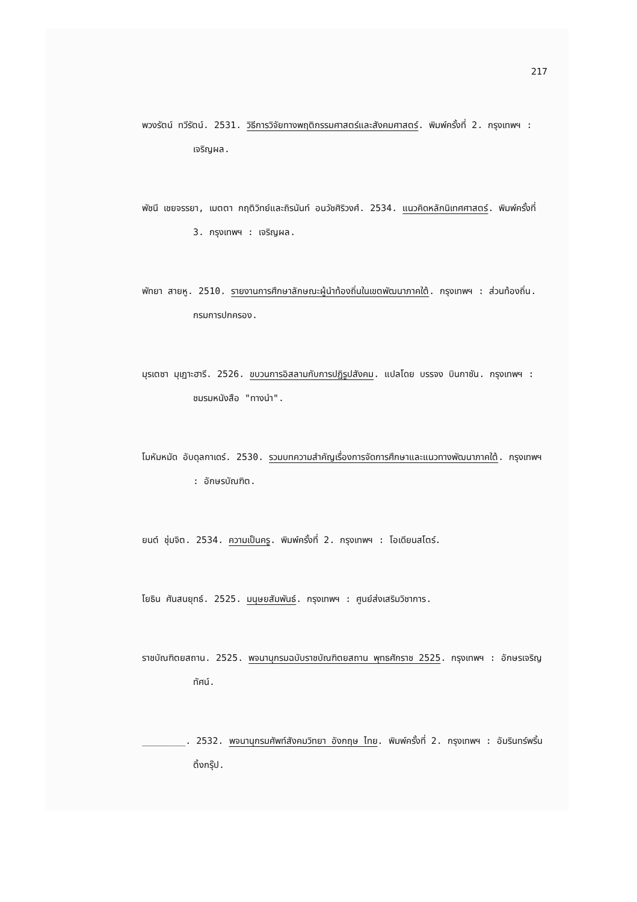217
พวงรัตน์ ทวีรัตน์. 2531. วิธีการวิจัยทางพฤติกรรมศาสตร์และสังคมศาสตร์. พิมพ์ครั้งที่ 2. กรุงเทพฯ : เจริญผล.
พัชนี เชยจรรยา, เมตตา กฤติวิทย์และถิรนันท์ อนวัชศิริวงศ์. 2534. แนวคิดหลักนิเทศศาสตร์. พิมพ์ครั้งที่ 3. กรุงเทพฯ : เจริญผล.
พัทยา สายหู. 2510. รายงานการศึกษาลักษณะผู้นำท้องถิ่นในเขตพัฒนาภาคใต้. กรุงเทพฯ : ส่วนท้องถิ่น. กรมการปกครอง.
มุรเตซา มุเฏาะฮารี. 2526. ขบวนการอิสลามกับการปฏิรูปสังคม. แปลโดย บรรจง บินกาซัน. กรุงเทพฯ : ชมรมหนังสือ "ทางนำ".
โมหัมหมัด อับดุลกาเดร์. 2530. รวมบทความสำคัญเรื่องการจัดการศึกษาและแนวทางพัฒนาภาคใต้. กรุงเทพฯ : อักษรบัณฑิต.
ยนต์ ชุ่มจิต. 2534. ความเป็นครู. พิมพ์ครั้งที่ 2. กรุงเทพฯ : โอเดียนสโตร์.
โยธิน ศันสนยุทธ์. 2525. มนุษยสัมพันธ์. กรุงเทพฯ : ศูนย์ส่งเสริมวิชาการ.
ราชบัณฑิตยสถาน. 2525. พจนานุกรมฉบับราชบัณฑิตยสถาน พุทธศักราช 2525. กรุงเทพฯ : อักษรเจริญทัศน์.
________. 2532. พจนานุกรมศัพท์สังคมวิทยา อังกฤษ ไทย. พิมพ์ครั้งที่ 2. กรุงเทพฯ : อัมรินทร์พริ้นติ้งกรุ๊ป.